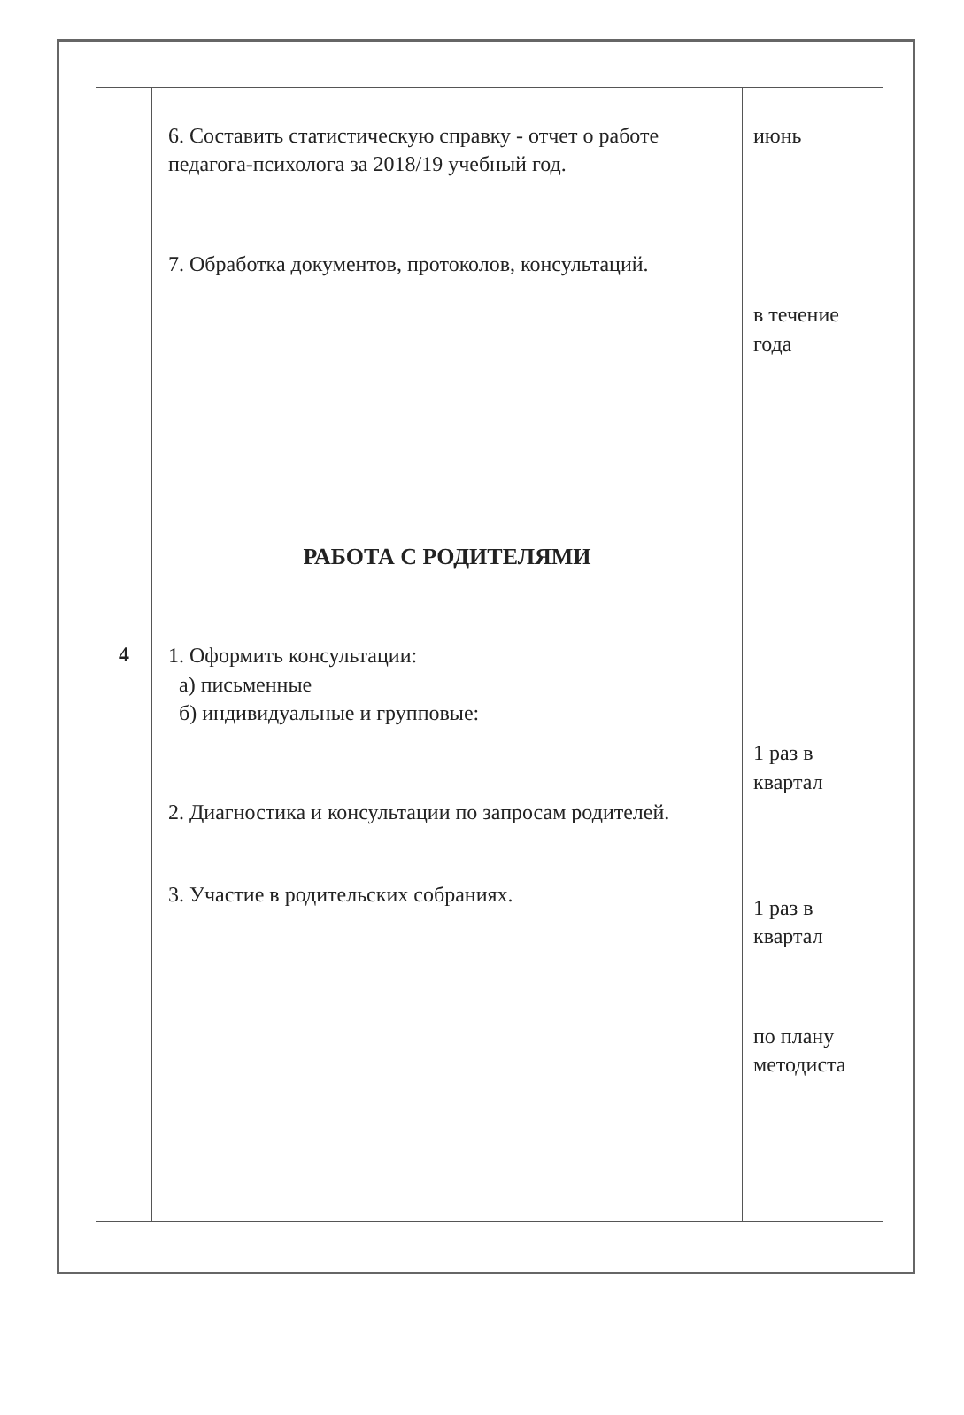| 4 | 6. Составить статистическую справку - отчет о работе педагога-психолога за 2018/19 учебный год. 7. Обработка документов, протоколов, консультаций. РАБОТА С РОДИТЕЛЯМИ 1. Оформить консультации: а) письменные б) индивидуальные и групповые: 2. Диагностика и консультации по запросам родителей. 3. Участие в родительских собраниях. | июнь в течение года 1 раз в квартал 1 раз в квартал по плану методиста |